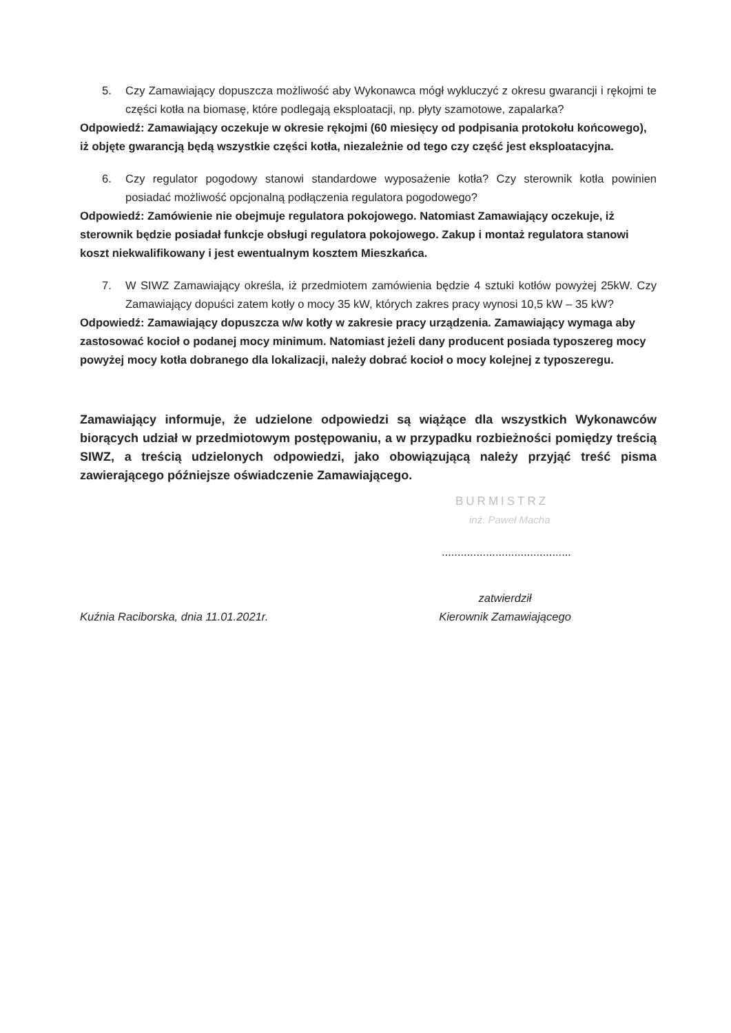5. Czy Zamawiający dopuszcza możliwość aby Wykonawca mógł wykluczyć z okresu gwarancji i rękojmi te części kotła na biomasę, które podlegają eksploatacji, np. płyty szamotowe, zapalarka?
Odpowiedź: Zamawiający oczekuje w okresie rękojmi (60 miesięcy od podpisania protokołu końcowego), iż objęte gwarancją będą wszystkie części kotła, niezależnie od tego czy część jest eksploatacyjna.
6. Czy regulator pogodowy stanowi standardowe wyposażenie kotła? Czy sterownik kotła powinien posiadać możliwość opcjonalną podłączenia regulatora pogodowego?
Odpowiedź: Zamówienie nie obejmuje regulatora pokojowego. Natomiast Zamawiający oczekuje, iż sterownik będzie posiadał funkcje obsługi regulatora pokojowego. Zakup i montaż regulatora stanowi koszt niekwalifikowany i jest ewentualnym kosztem Mieszkańca.
7. W SIWZ Zamawiający określa, iż przedmiotem zamówienia będzie 4 sztuki kotłów powyżej 25kW. Czy Zamawiający dopuści zatem kotły o mocy 35 kW, których zakres pracy wynosi 10,5 kW – 35 kW?
Odpowiedź: Zamawiający dopuszcza w/w kotły w zakresie pracy urządzenia. Zamawiający wymaga aby zastosować kocioł o podanej mocy minimum. Natomiast jeżeli dany producent posiada typoszereg mocy powyżej mocy kotła dobranego dla lokalizacji, należy dobrać kocioł o mocy kolejnej z typoszeregu.
Zamawiający informuje, że udzielone odpowiedzi są wiążące dla wszystkich Wykonawców biorących udział w przedmiotowym postępowaniu, a w przypadku rozbieżności pomiędzy treścią SIWZ, a treścią udzielonych odpowiedzi, jako obowiązującą należy przyjąć treść pisma zawierającego późniejsze oświadczenie Zamawiającego.
BURMISTRZ
inż. Paweł Macha
.........................................
Kuźnia Raciborska, dnia 11.01.2021r. zatwierdził
Kierownik Zamawiającego